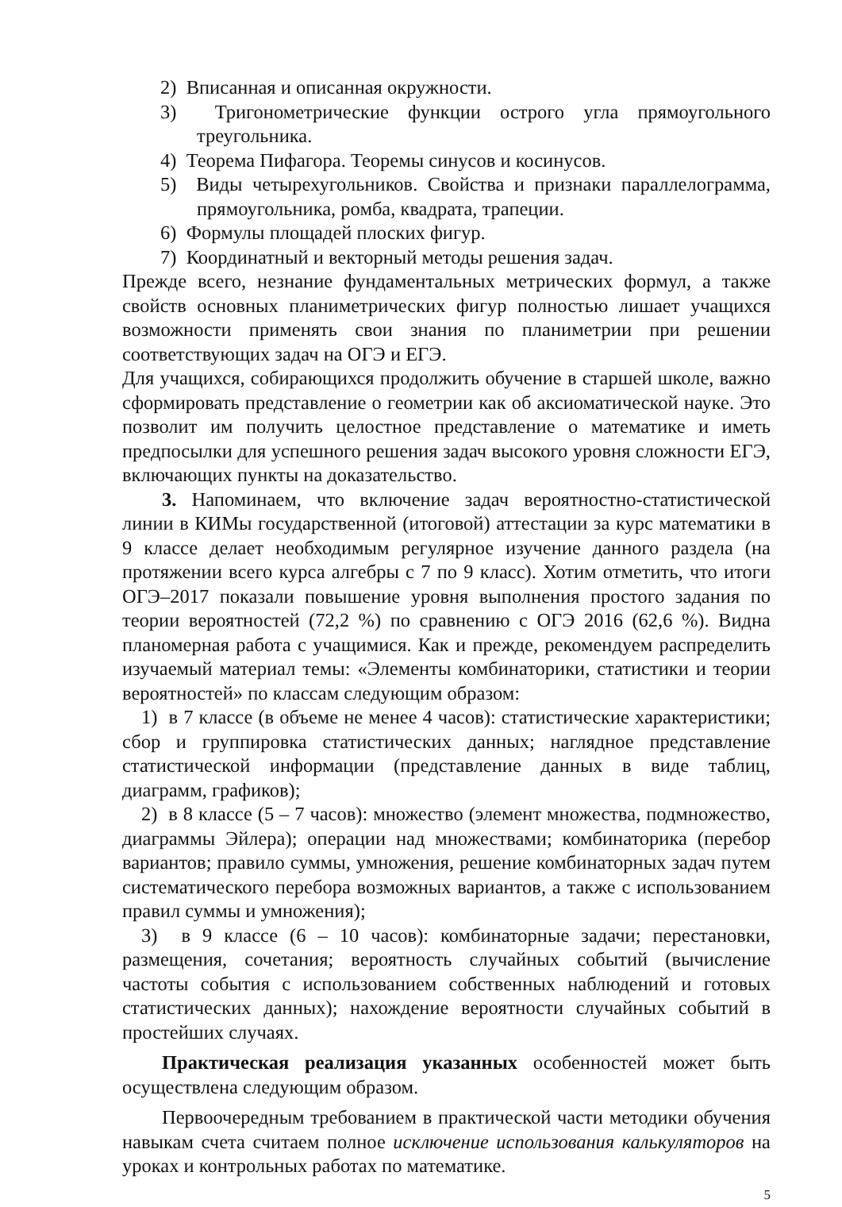2) Вписанная и описанная окружности.
3) Тригонометрические функции острого угла прямоугольного треугольника.
4) Теорема Пифагора. Теоремы синусов и косинусов.
5) Виды четырехугольников. Свойства и признаки параллелограмма, прямоугольника, ромба, квадрата, трапеции.
6) Формулы площадей плоских фигур.
7) Координатный и векторный методы решения задач.
Прежде всего, незнание фундаментальных метрических формул, а также свойств основных планиметрических фигур полностью лишает учащихся возможности применять свои знания по планиметрии при решении соответствующих задач на ОГЭ и ЕГЭ.
Для учащихся, собирающихся продолжить обучение в старшей школе, важно сформировать представление о геометрии как об аксиоматической науке. Это позволит им получить целостное представление о математике и иметь предпосылки для успешного решения задач высокого уровня сложности ЕГЭ, включающих пункты на доказательство.
3. Напоминаем, что включение задач вероятностно-статистической линии в КИМы государственной (итоговой) аттестации за курс математики в 9 классе делает необходимым регулярное изучение данного раздела (на протяжении всего курса алгебры с 7 по 9 класс). Хотим отметить, что итоги ОГЭ–2017 показали повышение уровня выполнения простого задания по теории вероятностей (72,2 %) по сравнению с ОГЭ 2016 (62,6 %). Видна планомерная работа с учащимися. Как и прежде, рекомендуем распределить изучаемый материал темы: «Элементы комбинаторики, статистики и теории вероятностей» по классам следующим образом:
1) в 7 классе (в объеме не менее 4 часов): статистические характеристики; сбор и группировка статистических данных; наглядное представление статистической информации (представление данных в виде таблиц, диаграмм, графиков);
2) в 8 классе (5 – 7 часов): множество (элемент множества, подмножество, диаграммы Эйлера); операции над множествами; комбинаторика (перебор вариантов; правило суммы, умножения, решение комбинаторных задач путем систематического перебора возможных вариантов, а также с использованием правил суммы и умножения);
3) в 9 классе (6 – 10 часов): комбинаторные задачи; перестановки, размещения, сочетания; вероятность случайных событий (вычисление частоты события с использованием собственных наблюдений и готовых статистических данных); нахождение вероятности случайных событий в простейших случаях.
Практическая реализация указанных особенностей может быть осуществлена следующим образом.
Первоочередным требованием в практической части методики обучения навыкам счета считаем полное исключение использования калькуляторов на уроках и контрольных работах по математике.
5